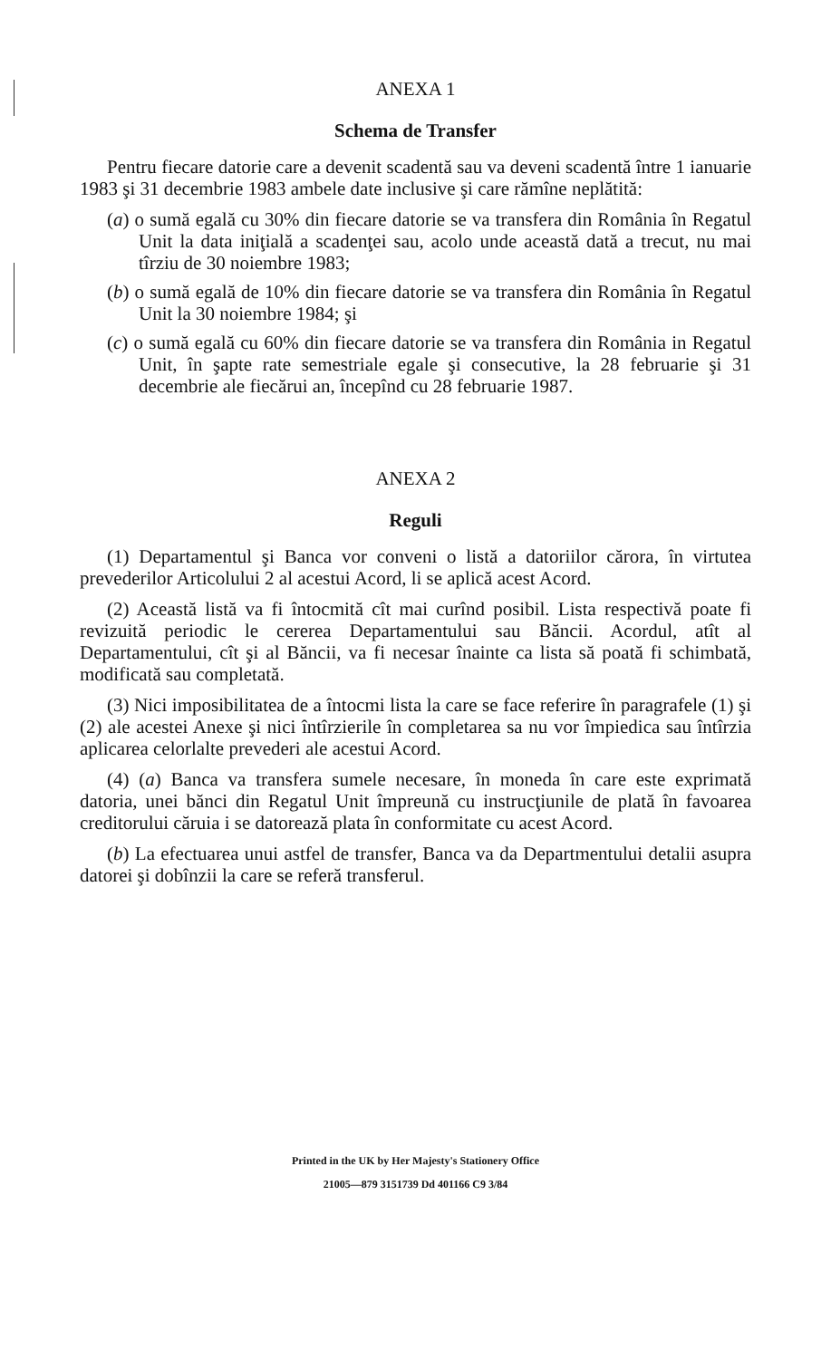ANEXA 1
Schema de Transfer
Pentru fiecare datorie care a devenit scadentă sau va deveni scadentă între 1 ianuarie 1983 şi 31 decembrie 1983 ambele date inclusive şi care rămîne neplătită:
(a) o sumă egală cu 30% din fiecare datorie se va transfera din România în Regatul Unit la data iniţială a scadenţei sau, acolo unde această dată a trecut, nu mai tîrziu de 30 noiembre 1983;
(b) o sumă egală de 10% din fiecare datorie se va transfera din România în Regatul Unit la 30 noiembre 1984; şi
(c) o sumă egală cu 60% din fiecare datorie se va transfera din România in Regatul Unit, în şapte rate semestriale egale şi consecutive, la 28 februarie şi 31 decembrie ale fiecărui an, începînd cu 28 februarie 1987.
ANEXA 2
Reguli
(1) Departamentul şi Banca vor conveni o listă a datoriilor cărora, în virtutea prevederilor Articolului 2 al acestui Acord, li se aplică acest Acord.
(2) Această listă va fi întocmită cît mai curînd posibil. Lista respectivă poate fi revizuită periodic le cererea Departamentului sau Băncii. Acordul, atît al Departamentului, cît şi al Băncii, va fi necesar înainte ca lista să poată fi schimbată, modificată sau completată.
(3) Nici imposibilitatea de a întocmi lista la care se face referire în paragrafele (1) şi (2) ale acestei Anexe şi nici întîrzierile în completarea sa nu vor împiedica sau întîrzia aplicarea celorlalte prevederi ale acestui Acord.
(4) (a) Banca va transfera sumele necesare, în moneda în care este exprimată datoria, unei bănci din Regatul Unit împreună cu instrucţiunile de plată în favoarea creditorului căruia i se datorează plata în conformitate cu acest Acord.
(b) La efectuarea unui astfel de transfer, Banca va da Departmentului detalii asupra datorei şi dobînzii la care se referă transferul.
Printed in the UK by Her Majesty's Stationery Office
21005—879 3151739 Dd 401166 C9 3/84